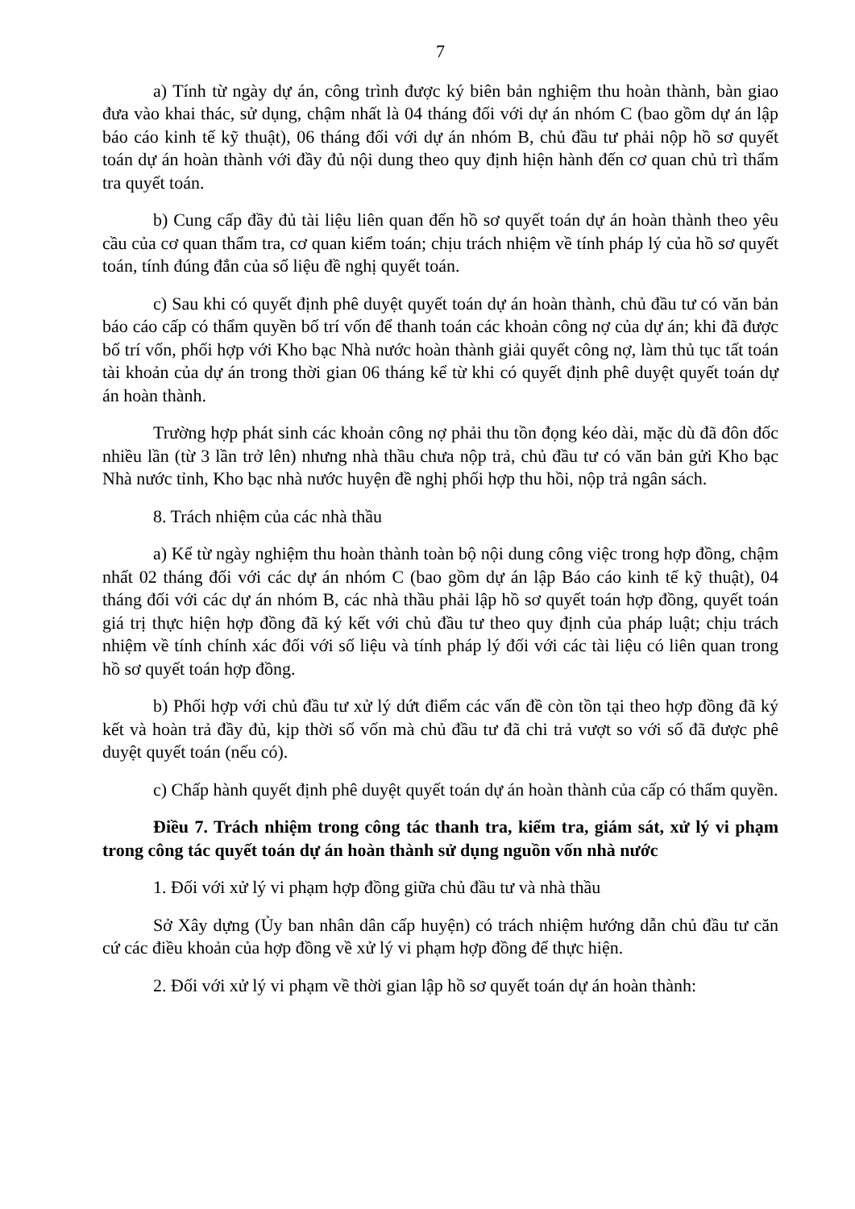7
a) Tính từ ngày dự án, công trình được ký biên bản nghiệm thu hoàn thành, bàn giao đưa vào khai thác, sử dụng, chậm nhất là 04 tháng đối với dự án nhóm C (bao gồm dự án lập báo cáo kinh tế kỹ thuật), 06 tháng đối với dự án nhóm B, chủ đầu tư phải nộp hồ sơ quyết toán dự án hoàn thành với đầy đủ nội dung theo quy định hiện hành đến cơ quan chủ trì thẩm tra quyết toán.
b) Cung cấp đầy đủ tài liệu liên quan đến hồ sơ quyết toán dự án hoàn thành theo yêu cầu của cơ quan thẩm tra, cơ quan kiểm toán; chịu trách nhiệm về tính pháp lý của hồ sơ quyết toán, tính đúng đắn của số liệu đề nghị quyết toán.
c) Sau khi có quyết định phê duyệt quyết toán dự án hoàn thành, chủ đầu tư có văn bản báo cáo cấp có thẩm quyền bố trí vốn để thanh toán các khoản công nợ của dự án; khi đã được bố trí vốn, phối hợp với Kho bạc Nhà nước hoàn thành giải quyết công nợ, làm thủ tục tất toán tài khoản của dự án trong thời gian 06 tháng kể từ khi có quyết định phê duyệt quyết toán dự án hoàn thành.
Trường hợp phát sinh các khoản công nợ phải thu tồn đọng kéo dài, mặc dù đã đôn đốc nhiều lần (từ 3 lần trở lên) nhưng nhà thầu chưa nộp trả, chủ đầu tư có văn bản gửi Kho bạc Nhà nước tỉnh, Kho bạc nhà nước huyện đề nghị phối hợp thu hồi, nộp trả ngân sách.
8. Trách nhiệm của các nhà thầu
a) Kể từ ngày nghiệm thu hoàn thành toàn bộ nội dung công việc trong hợp đồng, chậm nhất 02 tháng đối với các dự án nhóm C (bao gồm dự án lập Báo cáo kinh tế kỹ thuật), 04 tháng đối với các dự án nhóm B, các nhà thầu phải lập hồ sơ quyết toán hợp đồng, quyết toán giá trị thực hiện hợp đồng đã ký kết với chủ đầu tư theo quy định của pháp luật; chịu trách nhiệm về tính chính xác đối với số liệu và tính pháp lý đối với các tài liệu có liên quan trong hồ sơ quyết toán hợp đồng.
b) Phối hợp với chủ đầu tư xử lý dứt điểm các vấn đề còn tồn tại theo hợp đồng đã ký kết và hoàn trả đầy đủ, kịp thời số vốn mà chủ đầu tư đã chi trả vượt so với số đã được phê duyệt quyết toán (nếu có).
c) Chấp hành quyết định phê duyệt quyết toán dự án hoàn thành của cấp có thẩm quyền.
Điều 7. Trách nhiệm trong công tác thanh tra, kiểm tra, giám sát, xử lý vi phạm trong công tác quyết toán dự án hoàn thành sử dụng nguồn vốn nhà nước
1. Đối với xử lý vi phạm hợp đồng giữa chủ đầu tư và nhà thầu
Sở Xây dựng (Ủy ban nhân dân cấp huyện) có trách nhiệm hướng dẫn chủ đầu tư căn cứ các điều khoản của hợp đồng về xử lý vi phạm hợp đồng để thực hiện.
2. Đối với xử lý vi phạm về thời gian lập hồ sơ quyết toán dự án hoàn thành: